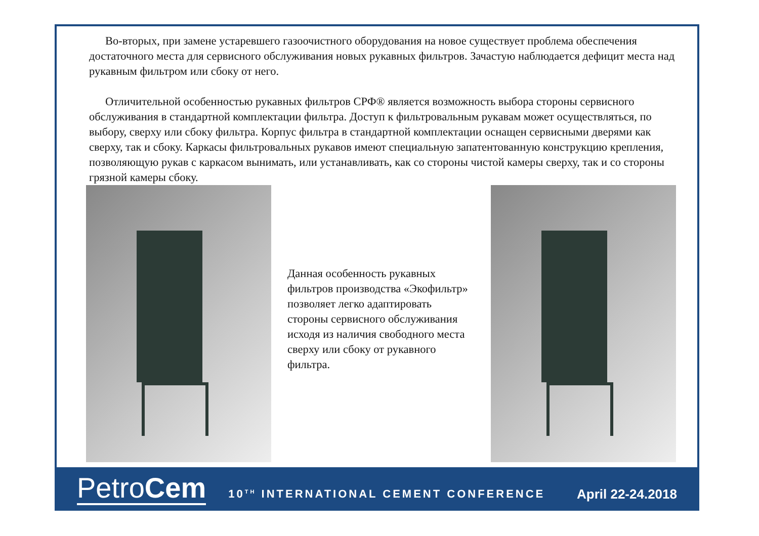Во-вторых, при замене устаревшего газоочистного оборудования на новое существует проблема обеспечения достаточного места для сервисного обслуживания новых рукавных фильтров. Зачастую наблюдается дефицит места над рукавным фильтром или сбоку от него.
Отличительной особенностью рукавных фильтров СРФ® является возможность выбора стороны сервисного обслуживания в стандартной комплектации фильтра. Доступ к фильтровальным рукавам может осуществляться, по выбору, сверху или сбоку фильтра. Корпус фильтра в стандартной комплектации оснащен сервисными дверями как сверху, так и сбоку. Каркасы фильтровальных рукавов имеют специальную запатентованную конструкцию крепления, позволяющую рукав с каркасом вынимать, или устанавливать, как со стороны чистой камеры сверху, так и со стороны грязной камеры сбоку.
Данная особенность рукавных фильтров производства «Экофильтр» позволяет легко адаптировать стороны сервисного обслуживания исходя из наличия свободного места сверху или сбоку от рукавного фильтра.
PetroCem 10<sup>TH</sup> INTERNATIONAL CEMENT CONFERENCE April 22-24.2018